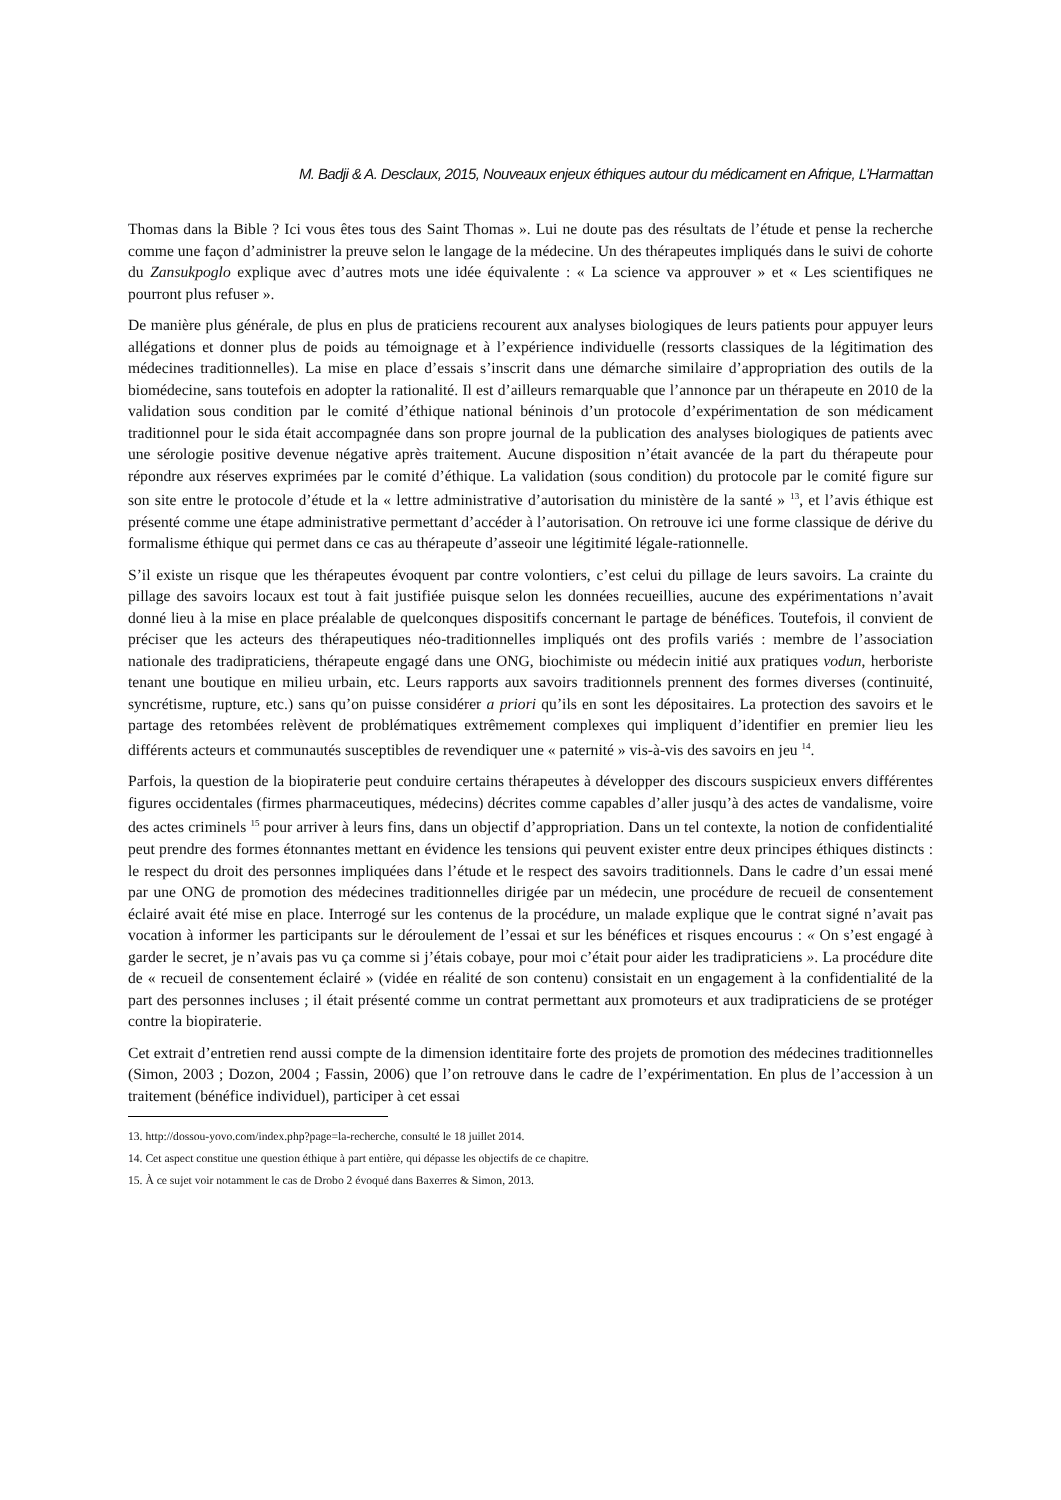M. Badji & A. Desclaux, 2015, Nouveaux enjeux éthiques autour du médicament en Afrique, L’Harmattan
Thomas dans la Bible ? Ici vous êtes tous des Saint Thomas ». Lui ne doute pas des résultats de l’étude et pense la recherche comme une façon d’administrer la preuve selon le langage de la médecine. Un des thérapeutes impliqués dans le suivi de cohorte du Zansukpoglo explique avec d’autres mots une idée équivalente : « La science va approuver » et « Les scientifiques ne pourront plus refuser ».
De manière plus générale, de plus en plus de praticiens recourent aux analyses biologiques de leurs patients pour appuyer leurs allégations et donner plus de poids au témoignage et à l’expérience individuelle (ressorts classiques de la légitimation des médecines traditionnelles). La mise en place d’essais s’inscrit dans une démarche similaire d’appropriation des outils de la biomédecine, sans toutefois en adopter la rationalité. Il est d’ailleurs remarquable que l’annonce par un thérapeute en 2010 de la validation sous condition par le comité d’éthique national béninois d’un protocole d’expérimentation de son médicament traditionnel pour le sida était accompagnée dans son propre journal de la publication des analyses biologiques de patients avec une sérologie positive devenue négative après traitement. Aucune disposition n’était avancée de la part du thérapeute pour répondre aux réserves exprimées par le comité d’éthique. La validation (sous condition) du protocole par le comité figure sur son site entre le protocole d’étude et la « lettre administrative d’autorisation du ministère de la santé » <sup>13</sup>, et l’avis éthique est présenté comme une étape administrative permettant d’accéder à l’autorisation. On retrouve ici une forme classique de dérive du formalisme éthique qui permet dans ce cas au thérapeute d’asseoir une légitimité légale-rationnelle.
S’il existe un risque que les thérapeutes évoquent par contre volontiers, c’est celui du pillage de leurs savoirs. La crainte du pillage des savoirs locaux est tout à fait justifiée puisque selon les données recueillies, aucune des expérimentations n’avait donné lieu à la mise en place préalable de quelconques dispositifs concernant le partage de bénéfices. Toutefois, il convient de préciser que les acteurs des thérapeutiques néo-traditionnelles impliqués ont des profils variés : membre de l’association nationale des tradipraticiens, thérapeute engagé dans une ONG, biochimiste ou médecin initié aux pratiques vodun, herboriste tenant une boutique en milieu urbain, etc. Leurs rapports aux savoirs traditionnels prennent des formes diverses (continuité, syncrétisme, rupture, etc.) sans qu’on puisse considérer a priori qu’ils en sont les dépositaires. La protection des savoirs et le partage des retombées relèvent de problématiques extrêmement complexes qui impliquent d’identifier en premier lieu les différents acteurs et communautés susceptibles de revendiquer une « paternité » vis-à-vis des savoirs en jeu <sup>14</sup>.
Parfois, la question de la biopiraterie peut conduire certains thérapeutes à développer des discours suspicieux envers différentes figures occidentales (firmes pharmaceutiques, médecins) décrites comme capables d’aller jusqu’à des actes de vandalisme, voire des actes criminels <sup>15</sup> pour arriver à leurs fins, dans un objectif d’appropriation. Dans un tel contexte, la notion de confidentialité peut prendre des formes étonnantes mettant en évidence les tensions qui peuvent exister entre deux principes éthiques distincts : le respect du droit des personnes impliquées dans l’étude et le respect des savoirs traditionnels. Dans le cadre d’un essai mené par une ONG de promotion des médecines traditionnelles dirigée par un médecin, une procédure de recueil de consentement éclairé avait été mise en place. Interrogé sur les contenus de la procédure, un malade explique que le contrat signé n’avait pas vocation à informer les participants sur le déroulement de l’essai et sur les bénéfices et risques encourus : « On s’est engagé à garder le secret, je n’avais pas vu ça comme si j’étais cobaye, pour moi c’était pour aider les tradipraticiens ». La procédure dite de « recueil de consentement éclairé » (vidée en réalité de son contenu) consistait en un engagement à la confidentialité de la part des personnes incluses ; il était présenté comme un contrat permettant aux promoteurs et aux tradipraticiens de se protéger contre la biopiraterie.
Cet extrait d’entretien rend aussi compte de la dimension identitaire forte des projets de promotion des médecines traditionnelles (Simon, 2003 ; Dozon, 2004 ; Fassin, 2006) que l’on retrouve dans le cadre de l’expérimentation. En plus de l’accession à un traitement (bénéfice individuel), participer à cet essai
13. http://dossou-yovo.com/index.php?page=la-recherche, consulté le 18 juillet 2014.
14. Cet aspect constitue une question éthique à part entière, qui dépasse les objectifs de ce chapitre.
15. À ce sujet voir notamment le cas de Drobo 2 évoqué dans Baxerres & Simon, 2013.